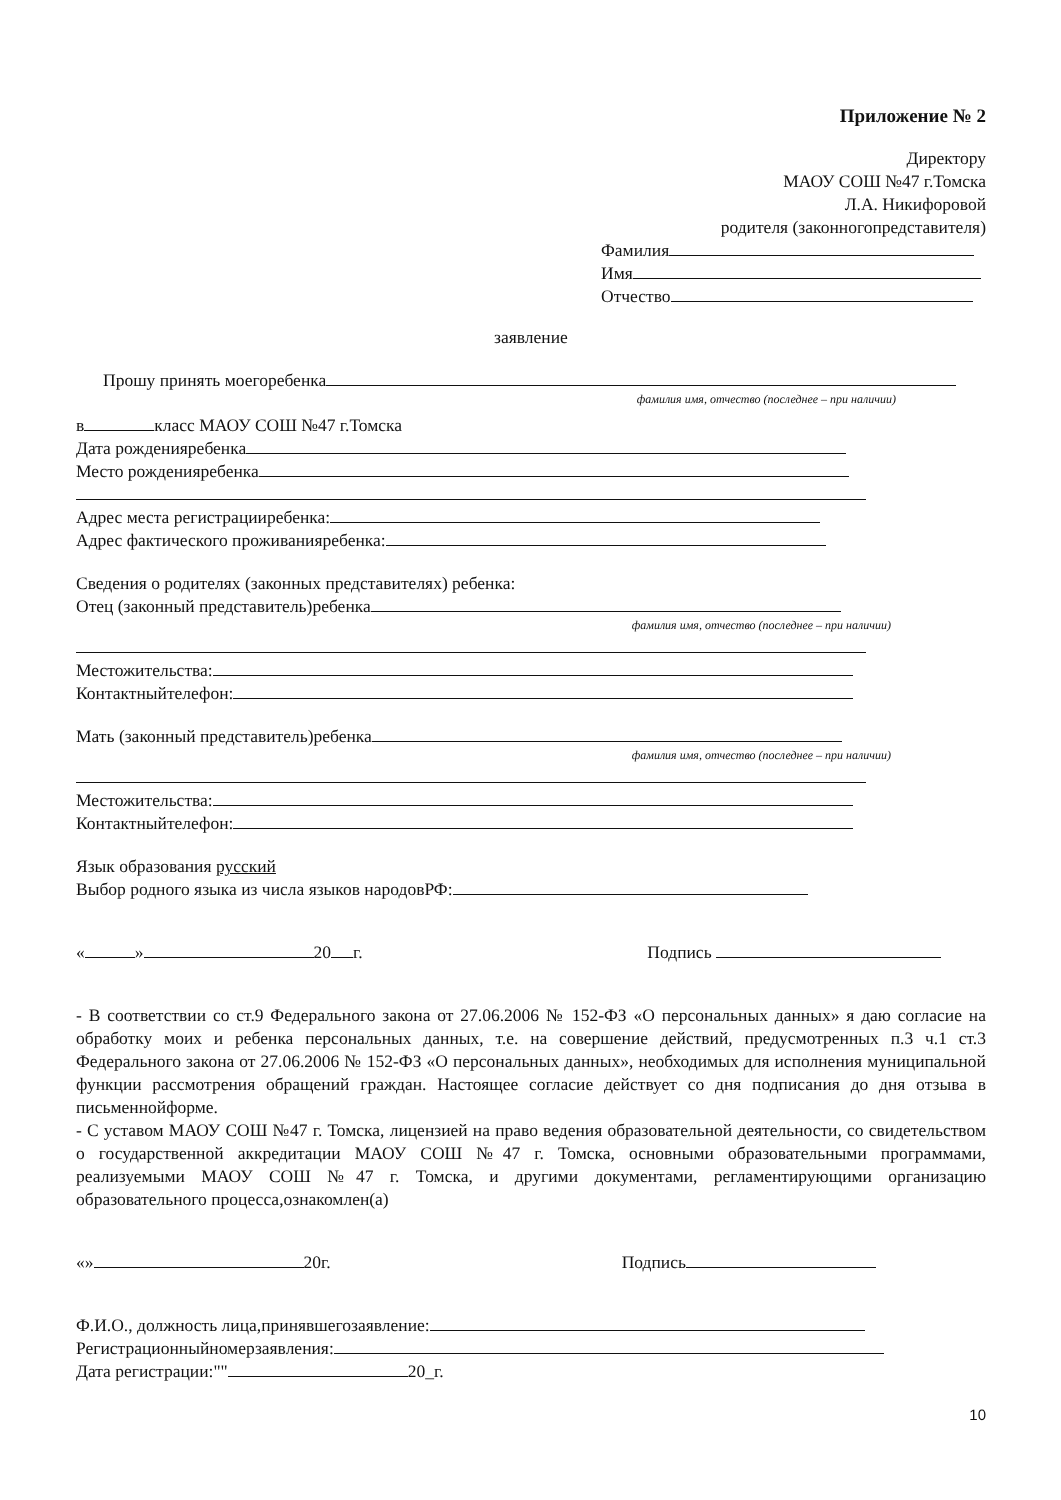Приложение № 2
Директору
МАОУ СОШ №47 г.Томска
Л.А. Никифоровой
родителя (законногопредставителя)
Фамилия
Имя
Отчество
заявление
Прошу принять моегоребенка
фамилия имя, отчество (последнее – при наличии)
в класс МАОУ СОШ №47 г.Томска
Дата рожденияребенка
Место рожденияребенка
Адрес места регистрацииребенка:
Адрес фактического проживанияребенка:
Сведения о родителях (законных представителях) ребенка:
Отец (законный представитель)ребенка
фамилия имя, отчество (последнее – при наличии)
Местожительства:
Контактныйтелефон:
Мать (законный представитель)ребенка
фамилия имя, отчество (последнее – при наличии)
Местожительства:
Контактныйтелефон:
Язык образования русский
Выбор родного языка из числа языков народовРФ:
« » 20 г. Подпись
- В соответствии со ст.9 Федерального закона от 27.06.2006 № 152-ФЗ «О персональных данных» я даю согласие на обработку моих и ребенка персональных данных, т.е. на совершение действий, предусмотренных п.3 ч.1 ст.3 Федерального закона от 27.06.2006 № 152-ФЗ «О персональных данных», необходимых для исполнения муниципальной функции рассмотрения обращений граждан. Настоящее согласие действует со дня подписания до дня отзыва в письменнойформе.
- С уставом МАОУ СОШ №47 г. Томска, лицензией на право ведения образовательной деятельности, со свидетельством о государственной аккредитации МАОУ СОШ №47 г. Томска, основными образовательными программами, реализуемыми МАОУ СОШ №47 г. Томска, и другими документами, регламентирующими организацию образовательного процесса,ознакомлен(а)
«» 20г. Подпись
Ф.И.О., должность лица,принявшегозаявление:
Регистрационныйномерзаявления:
Дата регистрации:"" 20_г.
10